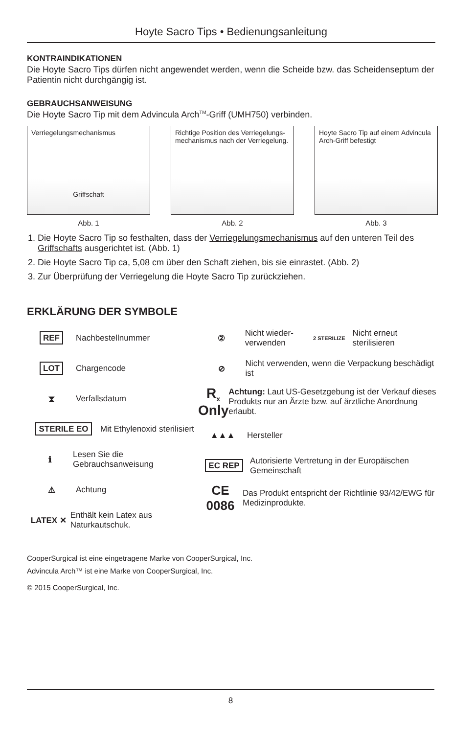Hoyte Sacro Tips • Bedienungsanleitung
KONTRAINDIKATIONEN
Die Hoyte Sacro Tips dürfen nicht angewendet werden, wenn die Scheide bzw. das Scheidenseptum der Patientin nicht durchgängig ist.
GEBRAUCHSANWEISUNG
Die Hoyte Sacro Tip mit dem Advincula Arch<sup>TM</sup>-Griff (UMH750) verbinden.
Verriegelungsmechanismus
Griffschaft
Abb. 1
Richtige Position des Verriegelungs-mechanismus nach der Verriegelung.
Abb. 2
Hoyte Sacro Tip auf einem Advincula Arch-Griff befestigt
Abb. 3
1. Die Hoyte Sacro Tip so festhalten, dass der Verriegelungsmechanismus auf den unteren Teil des Griffschafts ausgerichtet ist. (Abb. 1)
2. Die Hoyte Sacro Tip ca, 5,08 cm über den Schaft ziehen, bis sie einrastet. (Abb. 2)
3. Zur Überprüfung der Verriegelung die Hoyte Sacro Tip zurückziehen.
ERKLÄRUNG DER SYMBOLE
REF
Nachbestellnummer
LOT
Chargencode
⧗
Verfallsdatum
STERILE EO
Mit Ethylenoxid sterilisiert
ℹ
Lesen Sie die Gebrauchsanweisung
⚠
Achtung
LATEX ✕
Enthält kein Latex aus Naturkautschuk.
②
Nicht wieder-verwenden
2 STERILIZE
Nicht erneut sterilisieren
⊘
Nicht verwenden, wenn die Verpackung beschädigt ist
R<sub>x</sub> Only
Achtung: Laut US-Gesetzgebung ist der Verkauf dieses Produkts nur an Ärzte bzw. auf ärztliche Anordnung erlaubt.
▲▲▲
Hersteller
EC REP
Autorisierte Vertretung in der Europäischen Gemeinschaft
CE 0086
Das Produkt entspricht der Richtlinie 93/42/EWG für Medizinprodukte.
CooperSurgical ist eine eingetragene Marke von CooperSurgical, Inc.
Advincula Arch™ ist eine Marke von CooperSurgical, Inc.
© 2015 CooperSurgical, Inc.
8